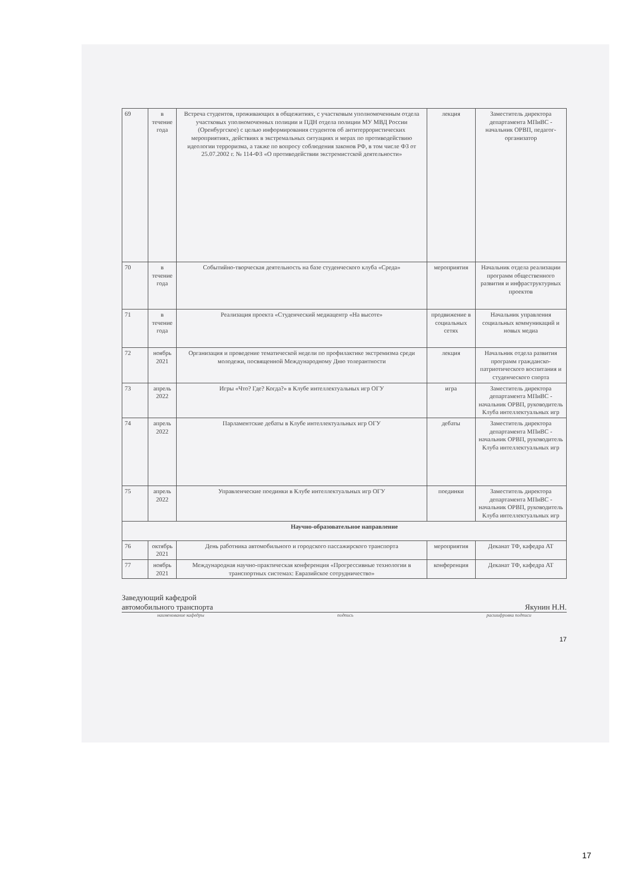| 69 | в течение года | Встреча студентов, проживающих в общежитиях, с участковым уполномоченным отдела участковых уполномоченных полиции и ПДН отдела полиции МУ МВД России (Оренбургское) с целью информирования студентов об антитеррористических мероприятиях, действиях в экстремальных ситуациях и мерах по противодействию идеологии терроризма, а также по вопросу соблюдения законов РФ, в том числе ФЗ от 25.07.2002 г. № 114-ФЗ «О противодействии экстремистской деятельности» | лекция | Заместитель директора департамента МПиВС - начальник ОРВП, педагог-организатор |
| 70 | в течение года | Событийно-творческая деятельность на базе студенческого клуба «Среда» | мероприятия | Начальник отдела реализации программ общественного развития и инфраструктурных проектов |
| 71 | в течение года | Реализация проекта «Студенческий медиацентр «На высоте» | продвижение в социальных сетях | Начальник управления социальных коммуникаций и новых медиа |
| 72 | ноябрь 2021 | Организация и проведение тематической недели по профилактике экстремизма среди молодежи, посвященной Международному Дню толерантности | лекция | Начальник отдела развития программ гражданско-патриотического воспитания и студенческого спорта |
| 73 | апрель 2022 | Игры «Что? Где? Когда?» в Клубе интеллектуальных игр ОГУ | игра | Заместитель директора департамента МПиВС - начальник ОРВП, руководитель Клуба интеллектуальных игр |
| 74 | апрель 2022 | Парламентские дебаты в Клубе интеллектуальных игр ОГУ | дебаты | Заместитель директора департамента МПиВС - начальник ОРВП, руководитель Клуба интеллектуальных игр |
| 75 | апрель 2022 | Управленческие поединки в Клубе интеллектуальных игр ОГУ | поединки | Заместитель директора департамента МПиВС - начальник ОРВП, руководитель Клуба интеллектуальных игр |
| Научно-образовательное направление | | | | |
| 76 | октябрь 2021 | День работника автомобильного и городского пассажирского транспорта | мероприятия | Деканат ТФ, кафедра АТ |
| 77 | ноябрь 2021 | Международная научно-практическая конференция «Прогрессивные технологии в транспортных системах: Евразийское сотрудничество» | конференция | Деканат ТФ, кафедра АТ |
Заведующий кафедрой
автомобильного транспорта Якунин Н.Н.
наименование кафедры подпись расшифровка подписи
17
17